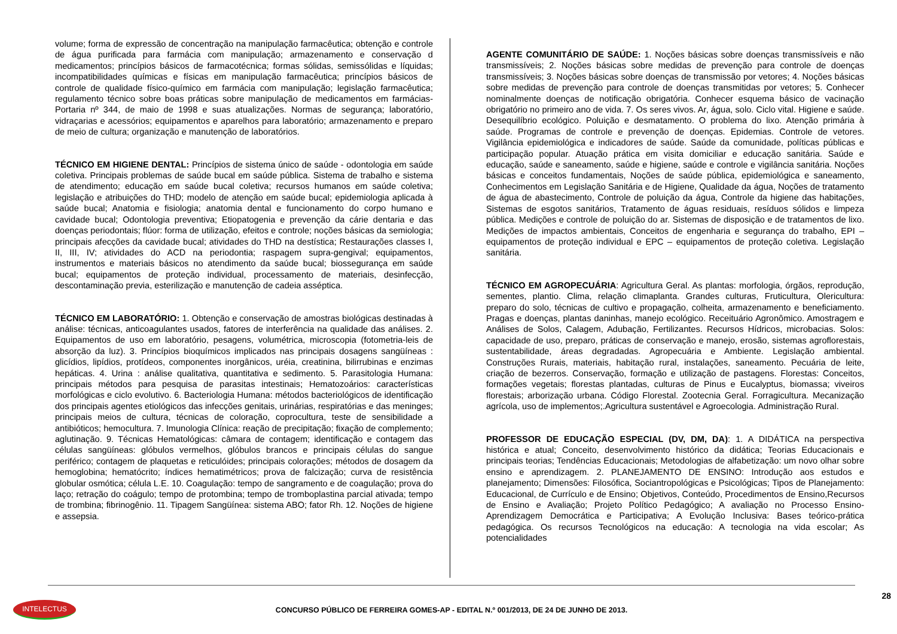volume; forma de expressão de concentração na manipulação farmacêutica; obtenção e controle de água purificada para farmácia com manipulação; armazenamento e conservação d medicamentos; princípios básicos de farmacotécnica; formas sólidas, semissólidas e líquidas; incompatibilidades químicas e físicas em manipulação farmacêutica; princípios básicos de controle de qualidade físico-químico em farmácia com manipulação; legislação farmacêutica; regulamento técnico sobre boas práticas sobre manipulação de medicamentos em farmácias- Portaria nº 344, de maio de 1998 e suas atualizações. Normas de segurança; laboratório, vidraçarias e acessórios; equipamentos e aparelhos para laboratório; armazenamento e preparo de meio de cultura; organização e manutenção de laboratórios.
TÉCNICO EM HIGIENE DENTAL: Princípios de sistema único de saúde - odontologia em saúde coletiva. Principais problemas de saúde bucal em saúde pública. Sistema de trabalho e sistema de atendimento; educação em saúde bucal coletiva; recursos humanos em saúde coletiva; legislação e atribuições do THD; modelo de atenção em saúde bucal; epidemiologia aplicada à saúde bucal; Anatomia e fisiologia; anatomia dental e funcionamento do corpo humano e cavidade bucal; Odontologia preventiva; Etiopatogenia e prevenção da cárie dentaria e das doenças periodontais; flúor: forma de utilização, efeitos e controle; noções básicas da semiologia; principais afecções da cavidade bucal; atividades do THD na destística; Restaurações classes I, II, III, IV; atividades do ACD na periodontia; raspagem supra-gengival; equipamentos, instrumentos e materiais básicos no atendimento da saúde bucal; biossegurança em saúde bucal; equipamentos de proteção individual, processamento de materiais, desinfecção, descontaminação previa, esterilização e manutenção de cadeia asséptica.
TÉCNICO EM LABORATÓRIO: 1. Obtenção e conservação de amostras biológicas destinadas à análise: técnicas, anticoagulantes usados, fatores de interferência na qualidade das análises. 2. Equipamentos de uso em laboratório, pesagens, volumétrica, microscopia (fotometria-leis de absorção da luz). 3. Princípios bioquímicos implicados nas principais dosagens sangüíneas : glicídios, lipídios, protídeos, componentes inorgânicos, uréia, creatinina, bilirrubinas e enzimas hepáticas. 4. Urina : análise qualitativa, quantitativa e sedimento. 5. Parasitologia Humana: principais métodos para pesquisa de parasitas intestinais; Hematozoários: características morfológicas e ciclo evolutivo. 6. Bacteriologia Humana: métodos bacteriológicos de identificação dos principais agentes etiológicos das infecções genitais, urinárias, respiratórias e das meninges; principais meios de cultura, técnicas de coloração, coprocultura, teste de sensibilidade a antibióticos; hemocultura. 7. Imunologia Clínica: reação de precipitação; fixação de complemento; aglutinação. 9. Técnicas Hematológicas: câmara de contagem; identificação e contagem das células sangüíneas: glóbulos vermelhos, glóbulos brancos e principais células do sangue periférico; contagem de plaquetas e reticulóides; principais colorações; métodos de dosagem da hemoglobina; hematócrito; índices hematimétricos; prova de falcização; curva de resistência globular osmótica; célula L.E. 10. Coagulação: tempo de sangramento e de coagulação; prova do laço; retração do coágulo; tempo de protombina; tempo de tromboplastina parcial ativada; tempo de trombina; fibrinogênio. 11. Tipagem Sangüínea: sistema ABO; fator Rh. 12. Noções de higiene e assepsia.
AGENTE COMUNITÁRIO DE SAÚDE: 1. Noções básicas sobre doenças transmissíveis e não transmissíveis; 2. Noções básicas sobre medidas de prevenção para controle de doenças transmissíveis; 3. Noções básicas sobre doenças de transmissão por vetores; 4. Noções básicas sobre medidas de prevenção para controle de doenças transmitidas por vetores; 5. Conhecer nominalmente doenças de notificação obrigatória. Conhecer esquema básico de vacinação obrigatório no primeiro ano de vida. 7. Os seres vivos. Ar, água, solo. Ciclo vital. Higiene e saúde. Desequilíbrio ecológico. Poluição e desmatamento. O problema do lixo. Atenção primária à saúde. Programas de controle e prevenção de doenças. Epidemias. Controle de vetores. Vigilância epidemiológica e indicadores de saúde. Saúde da comunidade, políticas públicas e participação popular. Atuação prática em visita domiciliar e educação sanitária. Saúde e educação, saúde e saneamento, saúde e higiene, saúde e controle e vigilância sanitária. Noções básicas e conceitos fundamentais, Noções de saúde pública, epidemiológica e saneamento, Conhecimentos em Legislação Sanitária e de Higiene, Qualidade da água, Noções de tratamento de água de abastecimento, Controle de poluição da água, Controle da higiene das habitações, Sistemas de esgotos sanitários, Tratamento de águas residuais, resíduos sólidos e limpeza pública. Medições e controle de poluição do ar. Sistemas de disposição e de tratamentos de lixo. Medições de impactos ambientais, Conceitos de engenharia e segurança do trabalho, EPI – equipamentos de proteção individual e EPC – equipamentos de proteção coletiva. Legislação sanitária.
TÉCNICO EM AGROPECUÁRIA: Agricultura Geral. As plantas: morfologia, órgãos, reprodução, sementes, plantio. Clima, relação climaplanta. Grandes culturas, Fruticultura, Olericultura: preparo do solo, técnicas de cultivo e propagação, colheita, armazenamento e beneficiamento. Pragas e doenças, plantas daninhas, manejo ecológico. Receituário Agronômico. Amostragem e Análises de Solos, Calagem, Adubação, Fertilizantes. Recursos Hídricos, microbacias. Solos: capacidade de uso, preparo, práticas de conservação e manejo, erosão, sistemas agroflorestais, sustentabilidade, áreas degradadas. Agropecuária e Ambiente. Legislação ambiental. Construções Rurais, materiais, habitação rural, instalações, saneamento. Pecuária de leite, criação de bezerros. Conservação, formação e utilização de pastagens. Florestas: Conceitos, formações vegetais; florestas plantadas, culturas de Pinus e Eucalyptus, biomassa; viveiros florestais; arborização urbana. Código Florestal. Zootecnia Geral. Forragicultura. Mecanização agrícola, uso de implementos;.Agricultura sustentável e Agroecologia. Administração Rural.
PROFESSOR DE EDUCAÇÃO ESPECIAL (DV, DM, DA): 1. A DIDÁTICA na perspectiva histórica e atual; Conceito, desenvolvimento histórico da didática; Teorias Educacionais e principais teorias; Tendências Educacionais; Metodologias de alfabetização: um novo olhar sobre ensino e aprendizagem. 2. PLANEJAMENTO DE ENSINO: Introdução aos estudos e planejamento; Dimensões: Filosófica, Sociantropológicas e Psicológicas; Tipos de Planejamento: Educacional, de Currículo e de Ensino; Objetivos, Conteúdo, Procedimentos de Ensino,Recursos de Ensino e Avaliação; Projeto Político Pedagógico; A avaliação no Processo Ensino-Aprendizagem Democrática e Participativa; A Evolução Inclusiva: Bases teórico-prática pedagógica. Os recursos Tecnológicos na educação: A tecnologia na vida escolar; As potencialidades
28
INTELECTUS
CONCURSO PÚBLICO DE FERREIRA GOMES-AP - EDITAL N.º 001/2013, DE 24 DE JUNHO DE 2013.